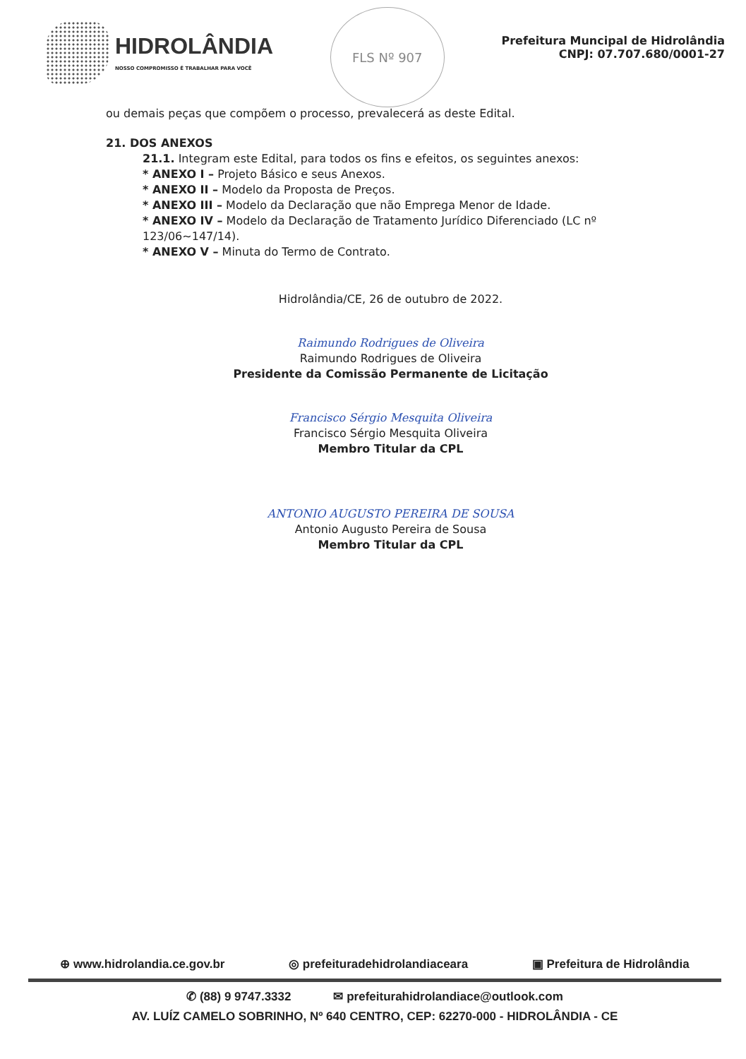HIDROLÂNDIA
NOSSO COMPROMISSO É TRABALHAR PARA VOCÊ
FLS Nº 907
Prefeitura Muncipal de Hidrolândia
CNPJ: 07.707.680/0001-27
ou demais peças que compõem o processo, prevalecerá as deste Edital.
21. DOS ANEXOS
21.1. Integram este Edital, para todos os fins e efeitos, os seguintes anexos:
* ANEXO I – Projeto Básico e seus Anexos.
* ANEXO II – Modelo da Proposta de Preços.
* ANEXO III – Modelo da Declaração que não Emprega Menor de Idade.
* ANEXO IV – Modelo da Declaração de Tratamento Jurídico Diferenciado (LC nº 123/06~147/14).
* ANEXO V – Minuta do Termo de Contrato.
Hidrolândia/CE, 26 de outubro de 2022.
Raimundo Rodrigues de Oliveira
Raimundo Rodrigues de Oliveira
Presidente da Comissão Permanente de Licitação
Francisco Sérgio Mesquita Oliveira
Francisco Sérgio Mesquita Oliveira
Membro Titular da CPL
ANTONIO AUGUSTO PEREIRA DE SOUSA
Antonio Augusto Pereira de Sousa
Membro Titular da CPL
⊕ www.hidrolandia.ce.gov.br ◎ prefeituradehidrolandiaceara ▣ Prefeitura de Hidrolândia
✆ (88) 9 9747.3332 ✉ prefeiturahidrolandiace@outlook.com
AV. LUÍZ CAMELO SOBRINHO, Nº 640 CENTRO, CEP: 62270-000 - HIDROLÂNDIA - CE